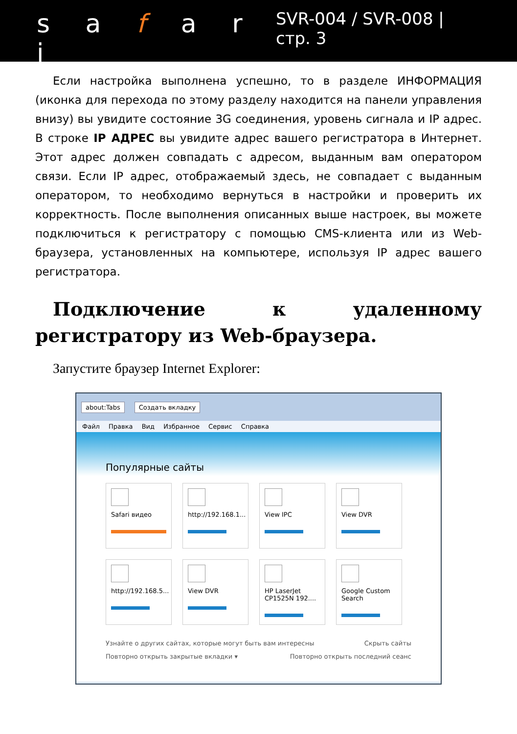s a f a r i
SVR-004 / SVR-008 | стр. 3
Если настройка выполнена успешно, то в разделе ИНФОРМАЦИЯ (иконка для перехода по этому разделу находится на панели управления внизу) вы увидите состояние 3G соединения, уровень сигнала и IP адрес. В строке IP АДРЕС вы увидите адрес вашего регистратора в Интернет. Этот адрес должен совпадать с адресом, выданным вам оператором связи. Если IP адрес, отображаемый здесь, не совпадает с выданным оператором, то необходимо вернуться в настройки и проверить их корректность. После выполнения описанных выше настроек, вы можете подключиться к регистратору с помощью CMS-клиента или из Web-браузера, установленных на компьютере, используя IP адрес вашего регистратора.
Подключение к удаленному регистратору из Web-браузера.
Запустите браузер Internet Explorer:
about:Tabs Создать вкладку
Файл Правка Вид Избранное Сервис Справка
Популярные сайты
Safari видео
http://192.168.1...
View IPC
View DVR
http://192.168.5...
View DVR
HP LaserJet CP1525N 192....
Google Custom Search
Узнайте о других сайтах, которые могут быть вам интересны Скрыть сайты
Повторно открыть закрытые вкладки ▾ Повторно открыть последний сеанс